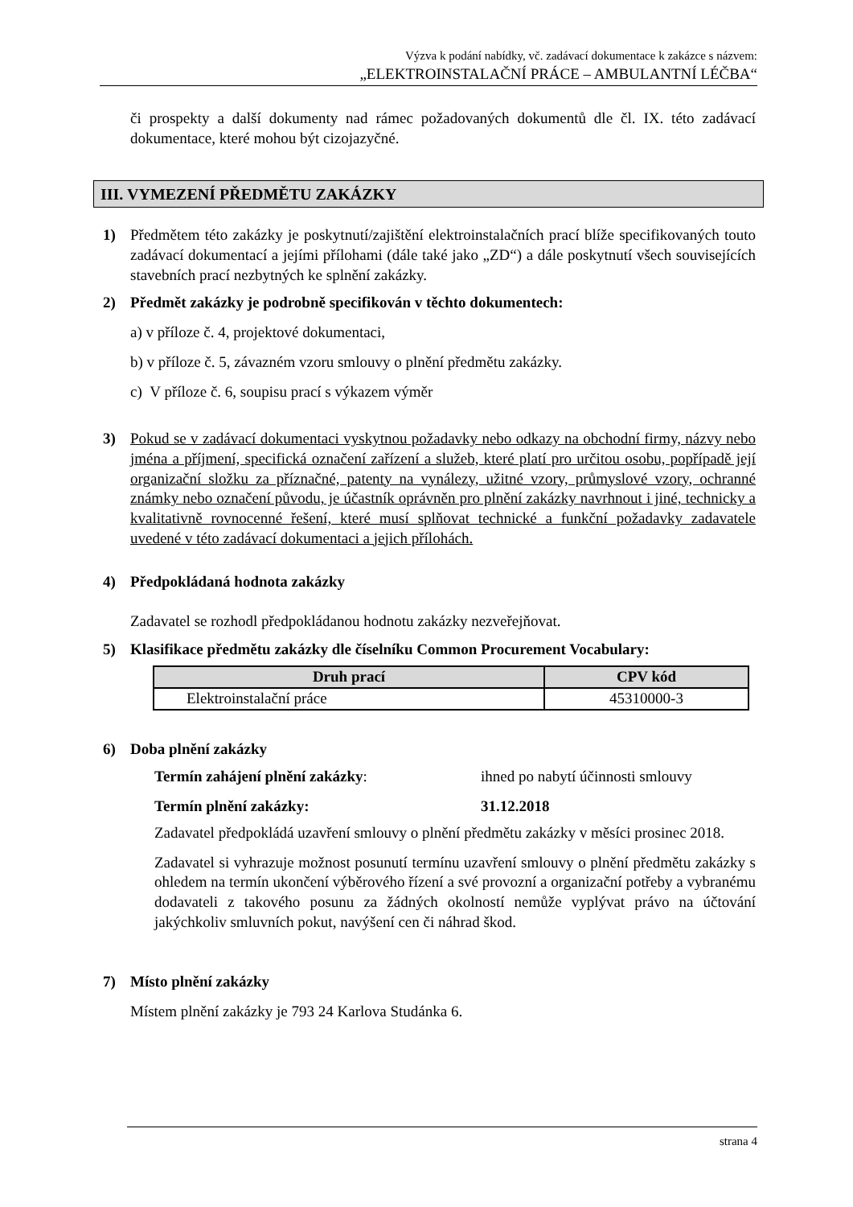Výzva k podání nabídky, vč. zadávací dokumentace k zakázce s názvem:
„ELEKTROINSTALAČNÍ PRÁCE – AMBULANTNÍ LÉČBA“
či prospekty a další dokumenty nad rámec požadovaných dokumentů dle čl. IX. této zadávací dokumentace, které mohou být cizojazyčné.
III. VYMEZENÍ PŘEDMĚTU ZAKÁZKY
1) Předmětem této zakázky je poskytnutí/zajištění elektroinstalačních prací blíže specifikovaných touto zadávací dokumentací a jejími přílohami (dále také jako „ZD“) a dále poskytnutí všech souvisejících stavebních prací nezbytných ke splnění zakázky.
2) Předmět zakázky je podrobně specifikován v těchto dokumentech:
a) v příloze č. 4, projektové dokumentaci,
b) v příloze č. 5, závazném vzoru smlouvy o plnění předmětu zakázky.
c) V příloze č. 6, soupisu prací s výkazem výměr
3) Pokud se v zadávací dokumentaci vyskytnou požadavky nebo odkazy na obchodní firmy, názvy nebo jména a příjmení, specifická označení zařízení a služeb, které platí pro určitou osobu, popřípadě její organizační složku za příznačné, patenty na vynálezy, užitné vzory, průmyslové vzory, ochranné známky nebo označení původu, je účastník oprávněn pro plnění zakázky navrhnout i jiné, technicky a kvalitativně rovnocenné řešení, které musí splňovat technické a funkční požadavky zadavatele uvedené v této zadávací dokumentaci a jejich přílohách.
4) Předpokládaná hodnota zakázky
Zadavatel se rozhodl předpokládanou hodnotu zakázky nezveřejňovat.
5) Klasifikace předmětu zakázky dle číselníku Common Procurement Vocabulary:
| Druh prací | CPV kód |
| --- | --- |
| Elektroinstalační práce | 45310000-3 |
6) Doba plnění zakázky
Termín zahájení plnění zakázky: ihned po nabytí účinnosti smlouvy
Termín plnění zakázky: 31.12.2018
Zadavatel předpokládá uzavření smlouvy o plnění předmětu zakázky v měsíci prosinec 2018.
Zadavatel si vyhrazuje možnost posunutí termínu uzavření smlouvy o plnění předmětu zakázky s ohledem na termín ukončení výběrového řízení a své provozní a organizační potřeby a vybranému dodavateli z takového posunu za žádných okolností nemůže vyplývat právo na účtování jakýchkoliv smluvních pokut, navýšení cen či náhrad škod.
7) Místo plnění zakázky
Místem plnění zakázky je 793 24 Karlova Studánka 6.
strana 4